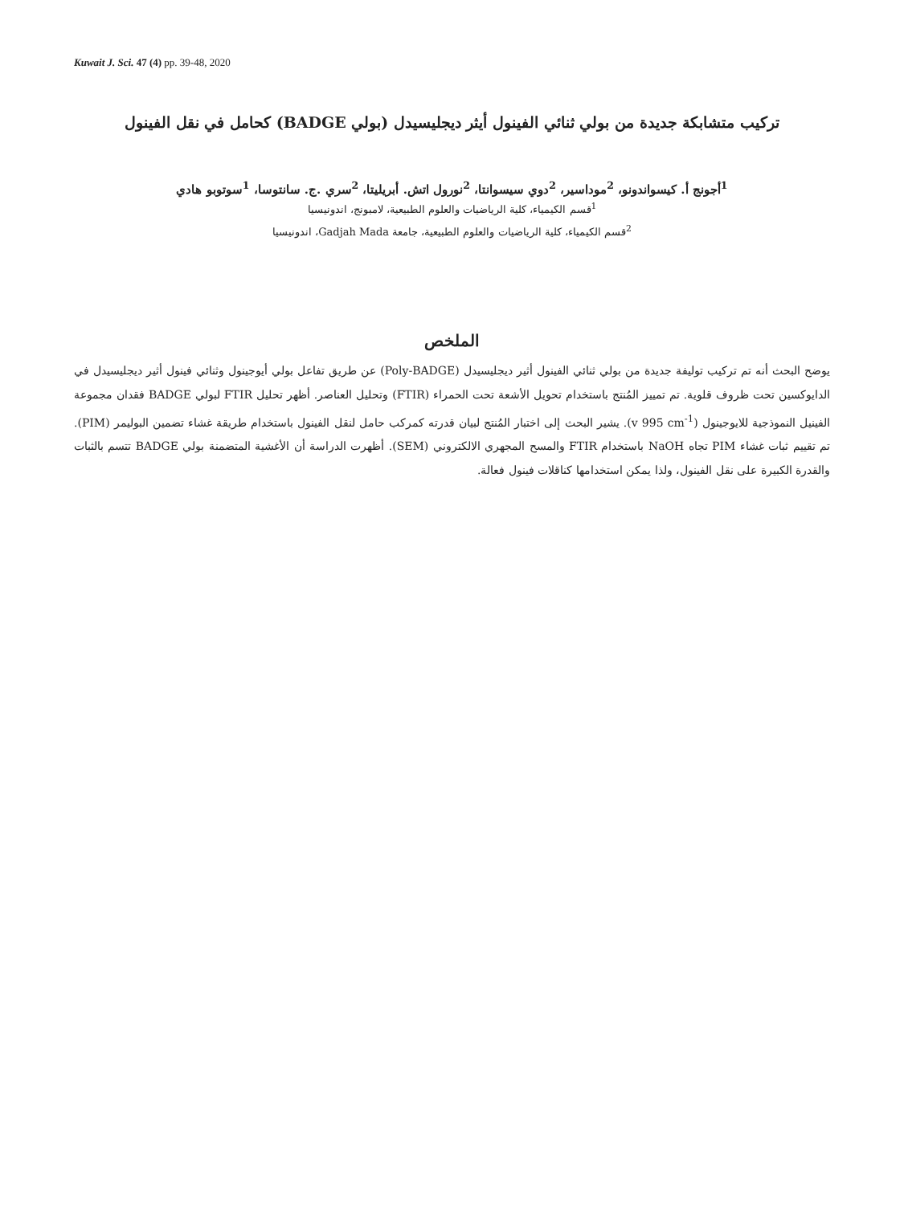Kuwait J. Sci. 47 (4) pp. 39-48, 2020
تركيب متشابكة جديدة من بولي ثنائي الفينول أيثر ديجليسيدل (بولي BADGE) كحامل في نقل الفينول
<sup>1</sup> أجونج أ. كيسواندونو، <sup>2</sup>موداسير، <sup>2</sup>دوي سيسوانتا، <sup>2</sup>نورول اتش. أبريليتا، <sup>2</sup>سري .ج. سانتوسا، <sup>1</sup>سوتوبو هادي
<sup>1</sup> قسم الكيمياء، كلية الرياضيات والعلوم الطبيعية، لامبونج، اندونيسيا
<sup>2</sup> قسم الكيمياء، كلية الرياضيات والعلوم الطبيعية، جامعة Gadjah Mada، اندونيسيا
الملخص
يوضح البحث أنه تم تركيب توليفة جديدة من بولي ثنائي الفينول أثير ديجليسيدل (Poly-BADGE) عن طريق تفاعل بولي أيوجينول وثنائي فينول أثير ديجليسيدل في الدايوكسين تحت ظروف قلوية. تم تمييز المُنتج باستخدام تحويل الأشعة تحت الحمراء (FTIR) وتحليل العناصر. أظهر تحليل FTIR لبولي BADGE فقدان مجموعة الفينيل النموذجية للايوجينول (v 995 cm<sup>-1</sup>). يشير البحث إلى اختبار المُنتج لبيان قدرته كمركب حامل لنقل الفينول باستخدام طريقة غشاء تضمين البوليمر (PIM). تم تقييم ثبات غشاء PIM تجاه NaOH باستخدام FTIR والمسح المجهري الالكتروني (SEM). أظهرت الدراسة أن الأغشية المتضمنة بولي BADGE تتسم بالثبات والقدرة الكبيرة على نقل الفينول، ولذا يمكن استخدامها كناقلات فينول فعالة.